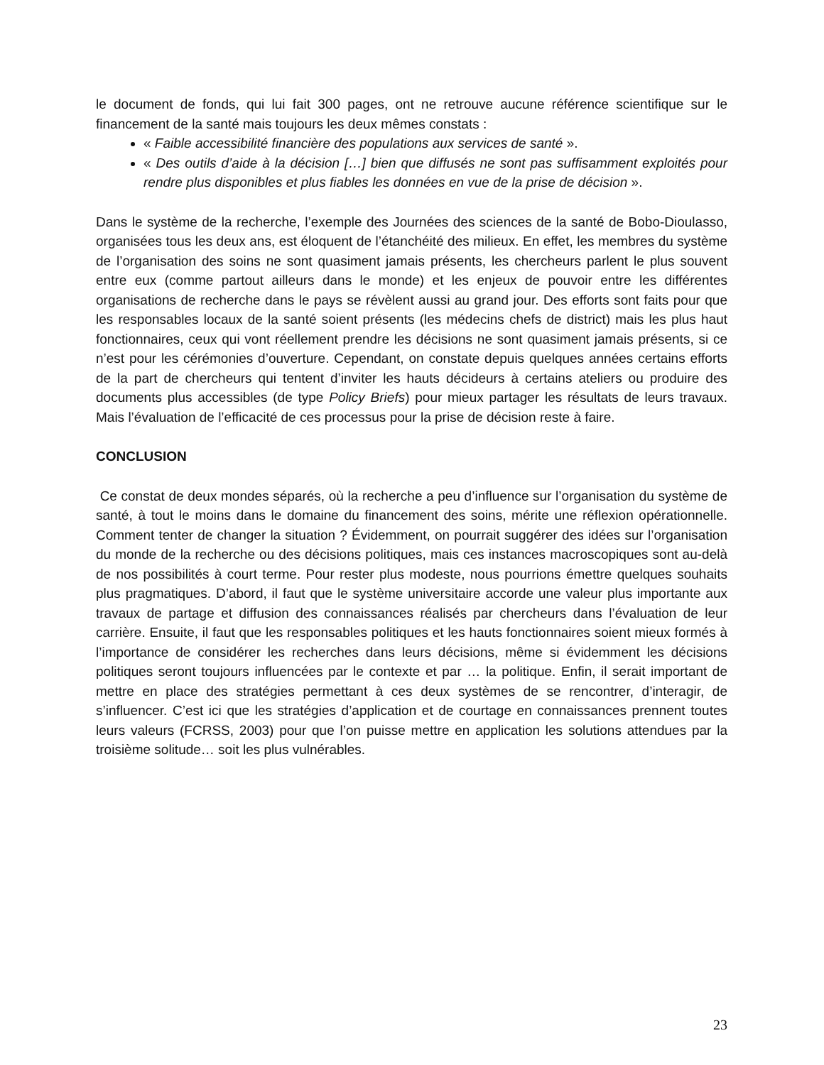le document de fonds, qui lui fait 300 pages, ont ne retrouve aucune référence scientifique sur le financement de la santé mais toujours les deux mêmes constats :
« Faible accessibilité financière des populations aux services de santé ».
« Des outils d’aide à la décision […] bien que diffusés ne sont pas suffisamment exploités pour rendre plus disponibles et plus fiables les données en vue de la prise de décision ».
Dans le système de la recherche, l’exemple des Journées des sciences de la santé de Bobo-Dioulasso, organisées tous les deux ans, est éloquent de l’étanchéité des milieux. En effet, les membres du système de l’organisation des soins ne sont quasiment jamais présents, les chercheurs parlent le plus souvent entre eux (comme partout ailleurs dans le monde) et les enjeux de pouvoir entre les différentes organisations de recherche dans le pays se révèlent aussi au grand jour. Des efforts sont faits pour que les responsables locaux de la santé soient présents (les médecins chefs de district) mais les plus haut fonctionnaires, ceux qui vont réellement prendre les décisions ne sont quasiment jamais présents, si ce n’est pour les cérémonies d’ouverture. Cependant, on constate depuis quelques années certains efforts de la part de chercheurs qui tentent d’inviter les hauts décideurs à certains ateliers ou produire des documents plus accessibles (de type Policy Briefs) pour mieux partager les résultats de leurs travaux. Mais l’évaluation de l’efficacité de ces processus pour la prise de décision reste à faire.
CONCLUSION
Ce constat de deux mondes séparés, où la recherche a peu d’influence sur l’organisation du système de santé, à tout le moins dans le domaine du financement des soins, mérite une réflexion opérationnelle. Comment tenter de changer la situation ? Évidemment, on pourrait suggérer des idées sur l’organisation du monde de la recherche ou des décisions politiques, mais ces instances macroscopiques sont au-delà de nos possibilités à court terme. Pour rester plus modeste, nous pourrions émettre quelques souhaits plus pragmatiques. D’abord, il faut que le système universitaire accorde une valeur plus importante aux travaux de partage et diffusion des connaissances réalisés par chercheurs dans l’évaluation de leur carrière. Ensuite, il faut que les responsables politiques et les hauts fonctionnaires soient mieux formés à l’importance de considérer les recherches dans leurs décisions, même si évidemment les décisions politiques seront toujours influencées par le contexte et par … la politique. Enfin, il serait important de mettre en place des stratégies permettant à ces deux systèmes de se rencontrer, d’interagir, de s’influencer. C’est ici que les stratégies d’application et de courtage en connaissances prennent toutes leurs valeurs (FCRSS, 2003) pour que l’on puisse mettre en application les solutions attendues par la troisième solitude… soit les plus vulnérables.
23